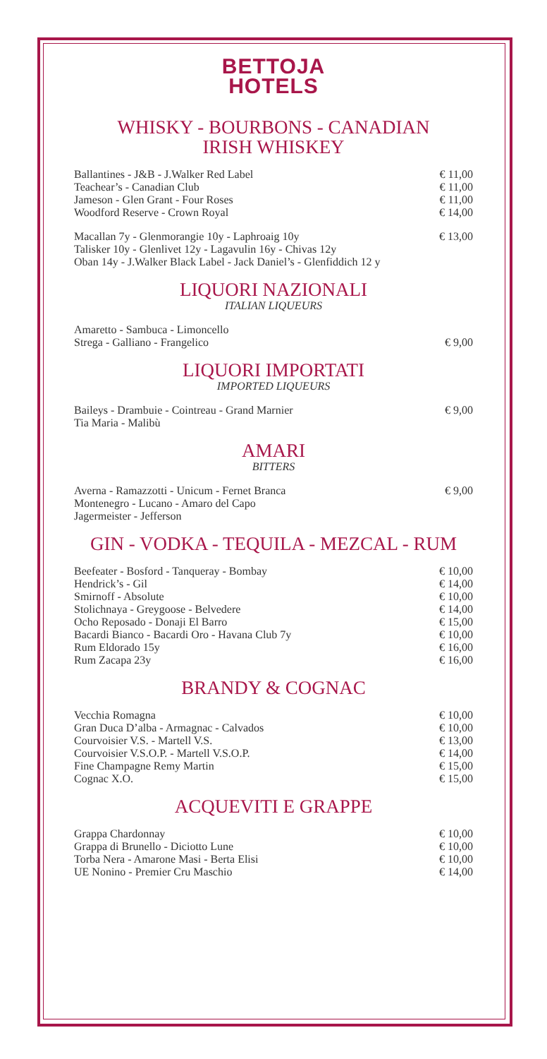BETTOJA
HOTELS
WHISKY - BOURBONS - CANADIAN
IRISH WHISKEY
| Ballantines - J&B - J.Walker Red Label | € 11,00 |
| Teachear’s - Canadian Club | € 11,00 |
| Jameson - Glen Grant - Four Roses | € 11,00 |
| Woodford Reserve - Crown Royal | € 14,00 |
| Macallan 7y - Glenmorangie 10y - Laphroaig 10y Talisker 10y - Glenlivet 12y - Lagavulin 16y - Chivas 12y Oban 14y - J.Walker Black Label - Jack Daniel’s - Glenfiddich 12 y | € 13,00 |
LIQUORI NAZIONALI
ITALIAN LIQUEURS
| Amaretto - Sambuca - Limoncello Strega - Galliano - Frangelico | € 9,00 |
LIQUORI IMPORTATI
IMPORTED LIQUEURS
| Baileys - Drambuie - Cointreau - Grand Marnier Tia Maria - Malibù | € 9,00 |
AMARI
BITTERS
| Averna - Ramazzotti - Unicum - Fernet Branca Montenegro - Lucano - Amaro del Capo Jagermeister - Jefferson | € 9,00 |
GIN - VODKA - TEQUILA - MEZCAL - RUM
| Beefeater - Bosford - Tanqueray - Bombay | € 10,00 |
| Hendrick’s - Gil | € 14,00 |
| Smirnoff - Absolute | € 10,00 |
| Stolichnaya - Greygoose - Belvedere | € 14,00 |
| Ocho Reposado - Donaji El Barro | € 15,00 |
| Bacardi Bianco - Bacardi Oro - Havana Club 7y | € 10,00 |
| Rum Eldorado 15y | € 16,00 |
| Rum Zacapa 23y | € 16,00 |
BRANDY & COGNAC
| Vecchia Romagna | € 10,00 |
| Gran Duca D’alba - Armagnac - Calvados | € 10,00 |
| Courvoisier V.S. - Martell V.S. | € 13,00 |
| Courvoisier V.S.O.P. - Martell V.S.O.P. | € 14,00 |
| Fine Champagne Remy Martin | € 15,00 |
| Cognac X.O. | € 15,00 |
ACQUEVITI E GRAPPE
| Grappa Chardonnay | € 10,00 |
| Grappa di Brunello - Diciotto Lune | € 10,00 |
| Torba Nera - Amarone Masi - Berta Elisi | € 10,00 |
| UE Nonino - Premier Cru Maschio | € 14,00 |